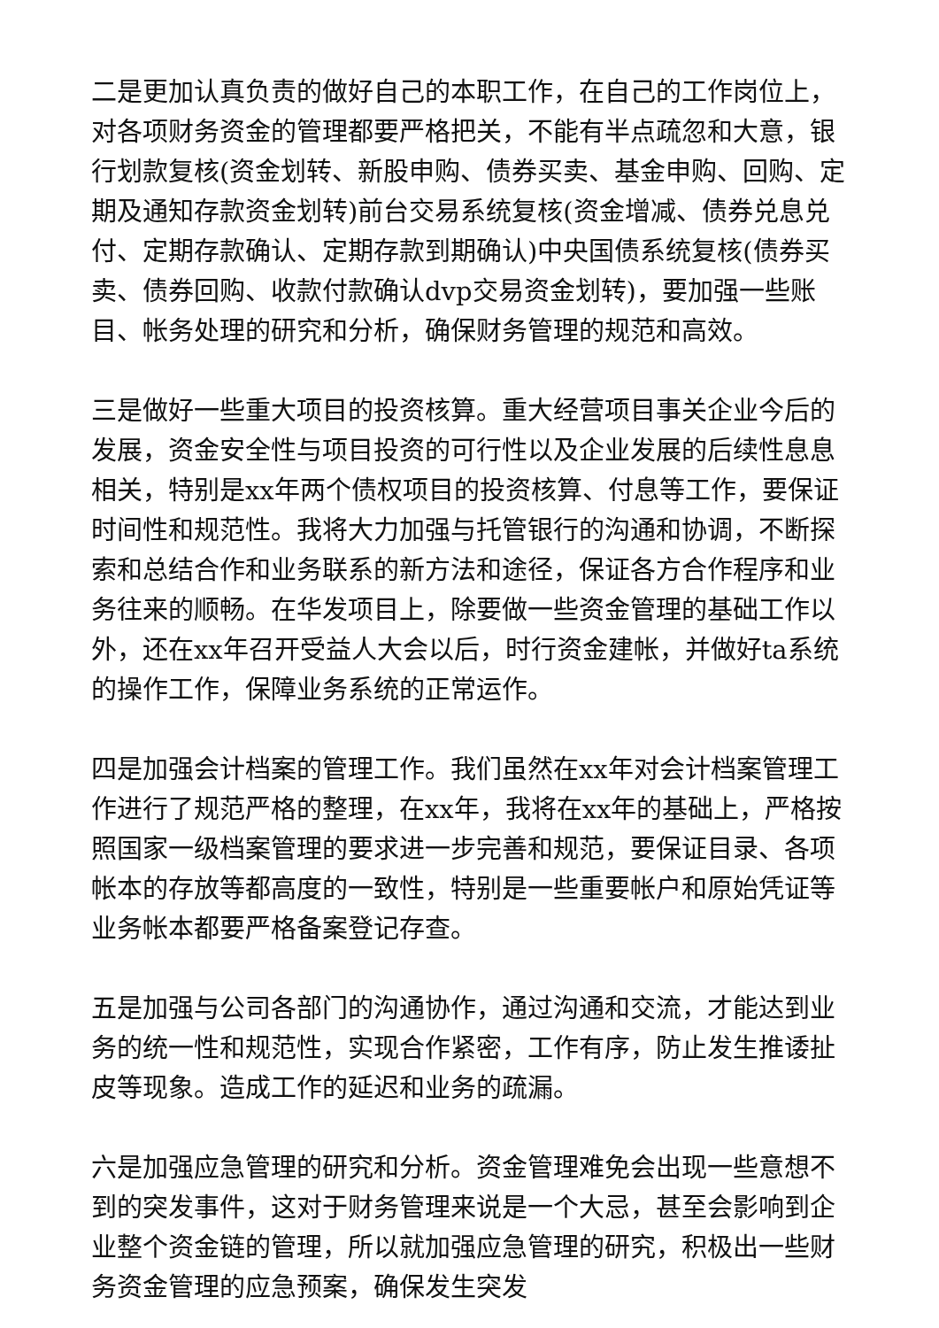二是更加认真负责的做好自己的本职工作，在自己的工作岗位上，对各项财务资金的管理都要严格把关，不能有半点疏忽和大意，银行划款复核(资金划转、新股申购、债券买卖、基金申购、回购、定期及通知存款资金划转)前台交易系统复核(资金增减、债券兑息兑付、定期存款确认、定期存款到期确认)中央国债系统复核(债券买卖、债券回购、收款付款确认dvp交易资金划转)，要加强一些账目、帐务处理的研究和分析，确保财务管理的规范和高效。
三是做好一些重大项目的投资核算。重大经营项目事关企业今后的发展，资金安全性与项目投资的可行性以及企业发展的后续性息息相关，特别是xx年两个债权项目的投资核算、付息等工作，要保证时间性和规范性。我将大力加强与托管银行的沟通和协调，不断探索和总结合作和业务联系的新方法和途径，保证各方合作程序和业务往来的顺畅。在华发项目上，除要做一些资金管理的基础工作以外，还在xx年召开受益人大会以后，时行资金建帐，并做好ta系统的操作工作，保障业务系统的正常运作。
四是加强会计档案的管理工作。我们虽然在xx年对会计档案管理工作进行了规范严格的整理，在xx年，我将在xx年的基础上，严格按照国家一级档案管理的要求进一步完善和规范，要保证目录、各项帐本的存放等都高度的一致性，特别是一些重要帐户和原始凭证等业务帐本都要严格备案登记存查。
五是加强与公司各部门的沟通协作，通过沟通和交流，才能达到业务的统一性和规范性，实现合作紧密，工作有序，防止发生推诿扯皮等现象。造成工作的延迟和业务的疏漏。
六是加强应急管理的研究和分析。资金管理难免会出现一些意想不到的突发事件，这对于财务管理来说是一个大忌，甚至会影响到企业整个资金链的管理，所以就加强应急管理的研究，积极出一些财务资金管理的应急预案，确保发生突发